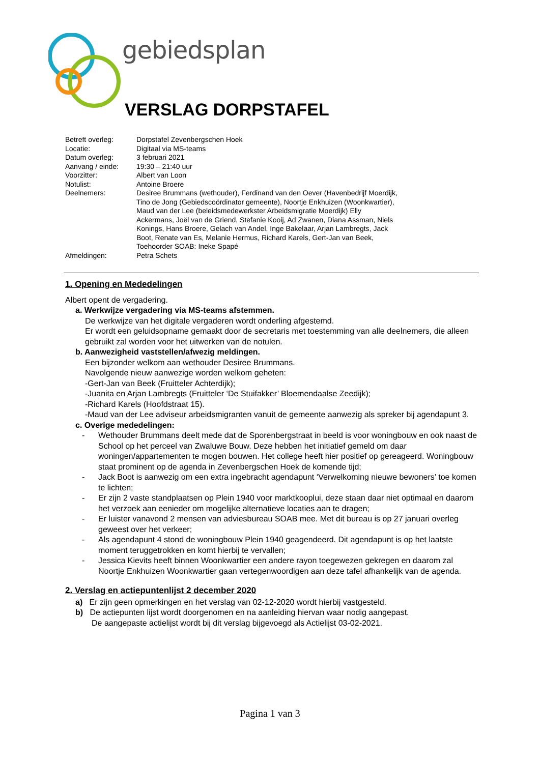gebiedsplan
VERSLAG DORPSTAFEL
| Betreft overleg: | Dorpstafel Zevenbergschen Hoek |
| Locatie: | Digitaal via MS-teams |
| Datum overleg: | 3 februari 2021 |
| Aanvang / einde: | 19:30 – 21:40 uur |
| Voorzitter: | Albert van Loon |
| Notulist: | Antoine Broere |
| Deelnemers: | Desiree Brummans (wethouder), Ferdinand van den Oever (Havenbedrijf Moerdijk, Tino de Jong (Gebiedscoördinator gemeente), Noortje Enkhuizen (Woonkwartier), Maud van der Lee (beleidsmedewerkster Arbeidsmigratie Moerdijk) Elly Ackermans, Joël van de Griend, Stefanie Kooij, Ad Zwanen, Diana Assman, Niels Konings, Hans Broere, Gelach van Andel, Inge Bakelaar, Arjan Lambregts, Jack Boot, Renate van Es, Melanie Hermus, Richard Karels, Gert-Jan van Beek, Toehoorder SOAB: Ineke Spapé |
| Afmeldingen: | Petra Schets |
1. Opening en Mededelingen
Albert opent de vergadering.
a. Werkwijze vergadering via MS-teams afstemmen.
De werkwijze van het digitale vergaderen wordt onderling afgestemd.
Er wordt een geluidsopname gemaakt door de secretaris met toestemming van alle deelnemers, die alleen gebruikt zal worden voor het uitwerken van de notulen.
b. Aanwezigheid vaststellen/afwezig meldingen.
Een bijzonder welkom aan wethouder Desiree Brummans.
Navolgende nieuw aanwezige worden welkom geheten:
-Gert-Jan van Beek (Fruitteler Achterdijk);
-Juanita en Arjan Lambregts (Fruitteler ‘De Stuifakker’ Bloemendaalse Zeedijk);
-Richard Karels (Hoofdstraat 15).
-Maud van der Lee adviseur arbeidsmigranten vanuit de gemeente aanwezig als spreker bij agendapunt 3.
c. Overige mededelingen:
- Wethouder Brummans deelt mede dat de Sporenbergstraat in beeld is voor woningbouw en ook naast de School op het perceel van Zwaluwe Bouw. Deze hebben het initiatief gemeld om daar woningen/appartementen te mogen bouwen. Het college heeft hier positief op gereageerd. Woningbouw staat prominent op de agenda in Zevenbergschen Hoek de komende tijd;
- Jack Boot is aanwezig om een extra ingebracht agendapunt ‘Verwelkoming nieuwe bewoners’ toe komen te lichten;
- Er zijn 2 vaste standplaatsen op Plein 1940 voor marktkooplui, deze staan daar niet optimaal en daarom het verzoek aan eenieder om mogelijke alternatieve locaties aan te dragen;
- Er luister vanavond 2 mensen van adviesbureau SOAB mee. Met dit bureau is op 27 januari overleg geweest over het verkeer;
- Als agendapunt 4 stond de woningbouw Plein 1940 geagendeerd. Dit agendapunt is op het laatste moment teruggetrokken en komt hierbij te vervallen;
- Jessica Kievits heeft binnen Woonkwartier een andere rayon toegewezen gekregen en daarom zal Noortje Enkhuizen Woonkwartier gaan vertegenwoordigen aan deze tafel afhankelijk van de agenda.
2. Verslag en actiepuntenlijst 2 december 2020
a) Er zijn geen opmerkingen en het verslag van 02-12-2020 wordt hierbij vastgesteld.
b) De actiepunten lijst wordt doorgenomen en na aanleiding hiervan waar nodig aangepast.
De aangepaste actielijst wordt bij dit verslag bijgevoegd als Actielijst 03-02-2021.
Pagina 1 van 3